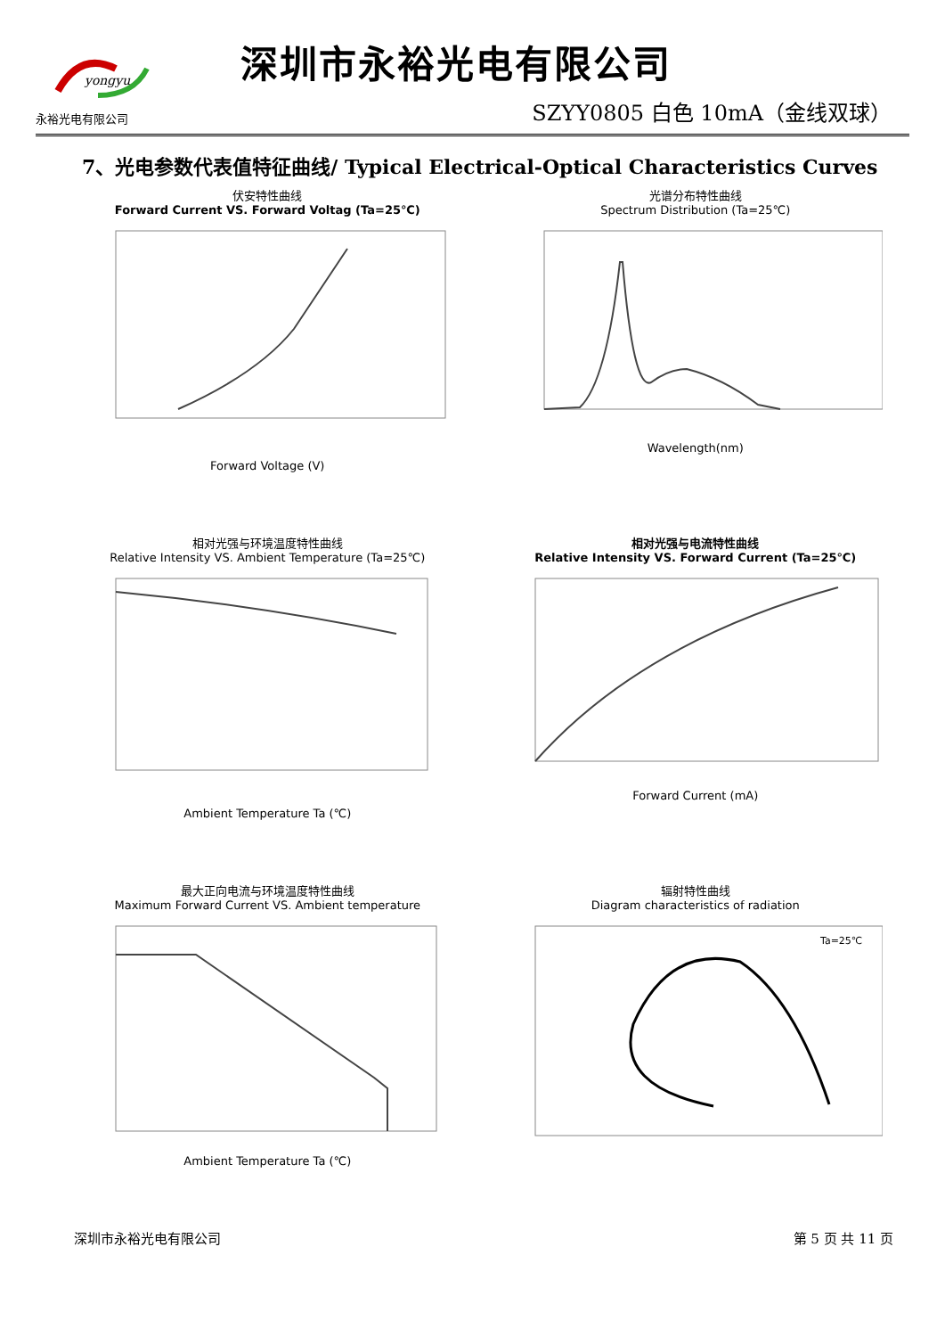yongyu
永裕光电有限公司
深圳市永裕光电有限公司
SZYY0805 白色 10mA（金线双球）
7、光电参数代表值特征曲线/ Typical Electrical-Optical Characteristics Curves
伏安特性曲线
Forward Current VS. Forward Voltag (Ta=25℃) Forward Voltage (V)
光谱分布特性曲线
Spectrum Distribution (Ta=25℃) Wavelength(nm)
相对光强与环境温度特性曲线
Relative Intensity VS. Ambient Temperature (Ta=25℃) Ambient Temperature Ta (℃)
相对光强与电流特性曲线
Relative Intensity VS. Forward Current (Ta=25℃) Forward Current (mA)
最大正向电流与环境温度特性曲线
Maximum Forward Current VS. Ambient temperature Ambient Temperature Ta (℃)
辐射特性曲线
Diagram characteristics of radiation
Ta=25℃
深圳市永裕光电有限公司 第 5 页 共 11 页